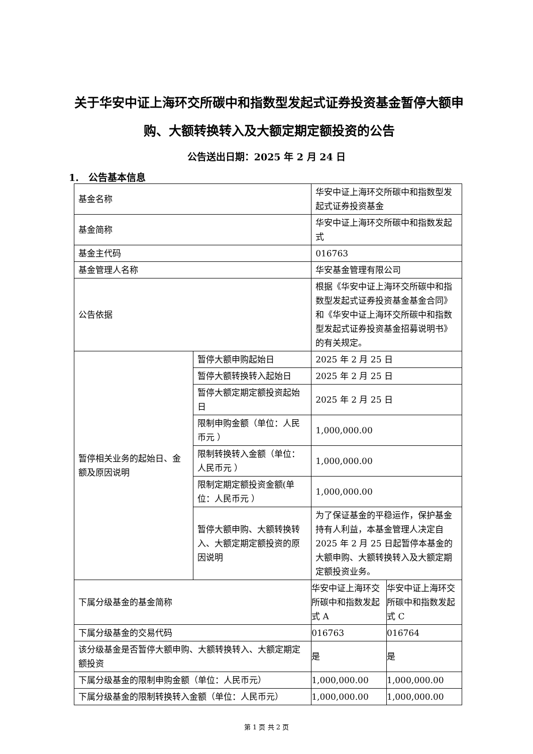关于华安中证上海环交所碳中和指数型发起式证券投资基金暂停大额申购、大额转换转入及大额定期定额投资的公告
公告送出日期：2025 年 2 月 24 日
1.　公告基本信息
| 基金名称 | | 华安中证上海环交所碳中和指数型发起式证券投资基金 | |
| 基金简称 | | 华安中证上海环交所碳中和指数发起式 | |
| 基金主代码 | | 016763 | |
| 基金管理人名称 | | 华安基金管理有限公司 | |
| 公告依据 | | 根据《华安中证上海环交所碳中和指数型发起式证券投资基金基金合同》和《华安中证上海环交所碳中和指数型发起式证券投资基金招募说明书》的有关规定。 | |
| 暂停相关业务的起始日、金额及原因说明 | 暂停大额申购起始日 | 2025 年 2 月 25 日 | |
| | 暂停大额转换转入起始日 | 2025 年 2 月 25 日 | |
| | 暂停大额定期定额投资起始日 | 2025 年 2 月 25 日 | |
| | 限制申购金额（单位：人民币元 ） | 1,000,000.00 | |
| | 限制转换转入金额（单位：人民币元 ） | 1,000,000.00 | |
| | 限制定期定额投资金额(单位：人民币元 ） | 1,000,000.00 | |
| | 暂停大额申购、大额转换转入、大额定期定额投资的原因说明 | 为了保证基金的平稳运作，保护基金持有人利益，本基金管理人决定自 2025 年 2 月 25 日起暂停本基金的大额申购、大额转换转入及大额定期定额投资业务。 | |
| 下属分级基金的基金简称 | | 华安中证上海环交所碳中和指数发起式 A | 华安中证上海环交所碳中和指数发起式 C |
| 下属分级基金的交易代码 | | 016763 | 016764 |
| 该分级基金是否暂停大额申购、大额转换转入、大额定期定额投资 | | 是 | 是 |
| 下属分级基金的限制申购金额（单位：人民币元） | | 1,000,000.00 | 1,000,000.00 |
| 下属分级基金的限制转换转入金额（单位：人民币元） | | 1,000,000.00 | 1,000,000.00 |
第 1 页 共 2 页